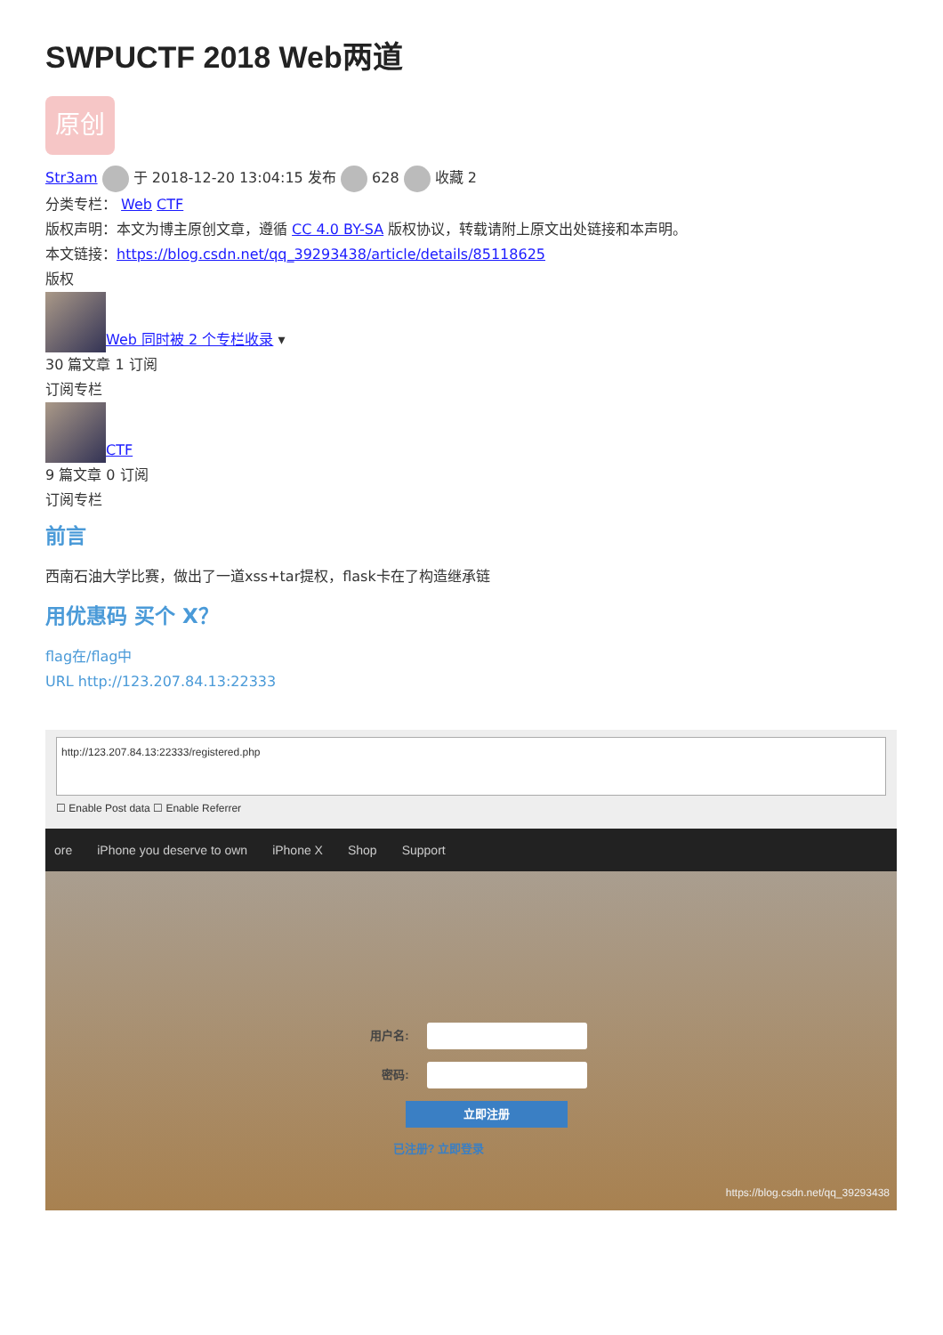SWPUCTF 2018 Web两道
原创
Str3am 于 2018-12-20 13:04:15 发布 628 收藏 2
分类专栏： Web CTF
版权声明：本文为博主原创文章，遵循 CC 4.0 BY-SA 版权协议，转载请附上原文出处链接和本声明。
本文链接：https://blog.csdn.net/qq_39293438/article/details/85118625
版权
Web 同时被 2 个专栏收录 ▾
30 篇文章 1 订阅
订阅专栏
CTF
9 篇文章 0 订阅
订阅专栏
前言
西南石油大学比赛，做出了一道xss+tar提权，flask卡在了构造继承链
用优惠码 买个 X？
flag在/flag中
URL http://123.207.84.13:22333
http://123.207.84.13:22333/registered.php
☐ Enable Post data ☐ Enable Referrer
ore iPhone you deserve to own iPhone X Shop Support
用户名:
密码:
立即注册
已注册? 立即登录
https://blog.csdn.net/qq_39293438